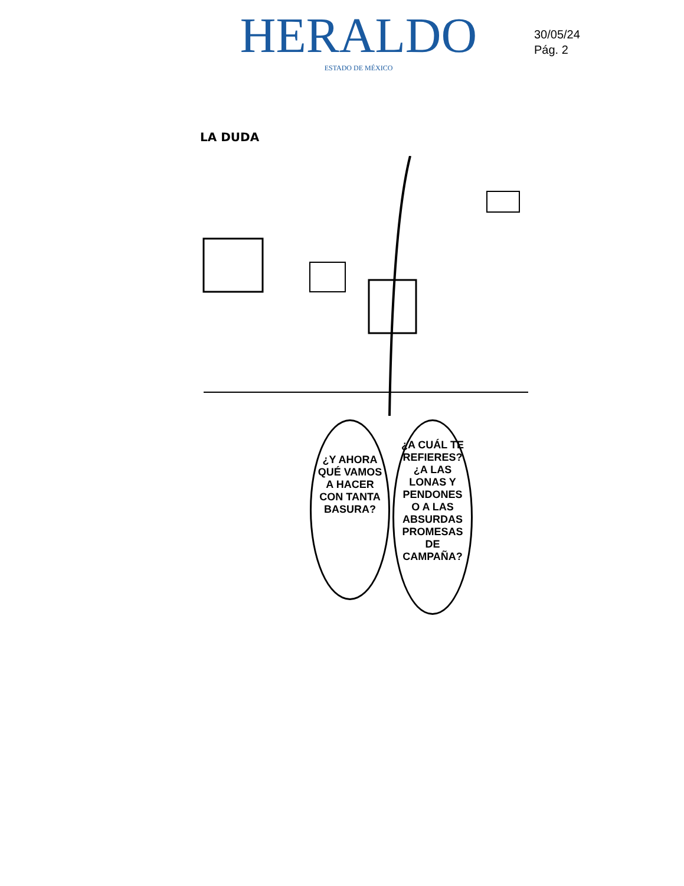HERALDO
ESTADO DE MÉXICO
30/05/24
Pág. 2
LA DUDA
¿Y AHORA QUÉ VAMOS A HACER CON TANTA BASURA?
¿A CUÁL TE REFIERES? ¿A LAS LONAS Y PENDONES O A LAS ABSURDAS PROMESAS DE CAMPAÑA?